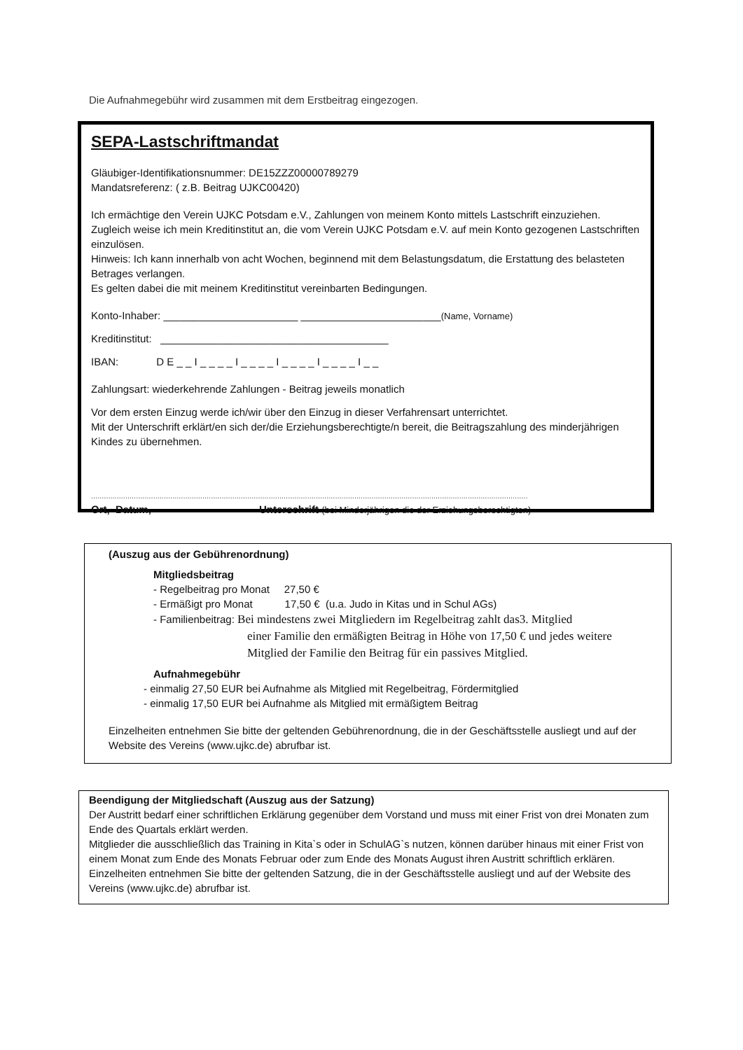Die Aufnahmegebühr wird zusammen mit dem Erstbeitrag eingezogen.
SEPA-Lastschriftmandat
Gläubiger-Identifikationsnummer: DE15ZZZ00000789279
Mandatsreferenz: ( z.B. Beitrag UJKC00420)
Ich ermächtige den Verein UJKC Potsdam e.V., Zahlungen von meinem Konto mittels Lastschrift einzuziehen. Zugleich weise ich mein Kreditinstitut an, die vom Verein UJKC Potsdam e.V. auf mein Konto gezogenen Lastschriften einzulösen.
Hinweis: Ich kann innerhalb von acht Wochen, beginnend mit dem Belastungsdatum, die Erstattung des belasteten Betrages verlangen.
Es gelten dabei die mit meinem Kreditinstitut vereinbarten Bedingungen.
Konto-Inhaber: _______________________ ________________________(Name, Vorname)
Kreditinstitut: _______________________________________
IBAN: D E _ _ I _ _ _ _ I _ _ _ _ I _ _ _ _ I _ _ _ _ I _ _
Zahlungsart: wiederkehrende Zahlungen - Beitrag jeweils monatlich
Vor dem ersten Einzug werde ich/wir über den Einzug in dieser Verfahrensart unterrichtet.
Mit der Unterschrift erklärt/en sich der/die Erziehungsberechtigte/n bereit, die Beitragszahlung des minderjährigen Kindes zu übernehmen.
............................................................................................................................................................................................................
Ort, Datum, Unterschrift (bei Minderjährigen die der Erziehungsberechtigten)
(Auszug aus der Gebührenordnung)
Mitgliedsbeitrag
- Regelbeitrag pro Monat 27,50 €
- Ermäßigt pro Monat 17,50 € (u.a. Judo in Kitas und in Schul AGs)
- Familienbeitrag: Bei mindestens zwei Mitgliedern im Regelbeitrag zahlt das3. Mitglied
einer Familie den ermäßigten Beitrag in Höhe von 17,50 € und jedes weitere Mitglied der Familie den Beitrag für ein passives Mitglied.
Aufnahmegebühr
- einmalig 27,50 EUR bei Aufnahme als Mitglied mit Regelbeitrag, Fördermitglied
- einmalig 17,50 EUR bei Aufnahme als Mitglied mit ermäßigtem Beitrag
Einzelheiten entnehmen Sie bitte der geltenden Gebührenordnung, die in der Geschäftsstelle ausliegt und auf der Website des Vereins (www.ujkc.de) abrufbar ist.
Beendigung der Mitgliedschaft (Auszug aus der Satzung)
Der Austritt bedarf einer schriftlichen Erklärung gegenüber dem Vorstand und muss mit einer Frist von drei Monaten zum Ende des Quartals erklärt werden.
Mitglieder die ausschließlich das Training in Kita`s oder in SchulAG`s nutzen, können darüber hinaus mit einer Frist von einem Monat zum Ende des Monats Februar oder zum Ende des Monats August ihren Austritt schriftlich erklären.
Einzelheiten entnehmen Sie bitte der geltenden Satzung, die in der Geschäftsstelle ausliegt und auf der Website des Vereins (www.ujkc.de) abrufbar ist.